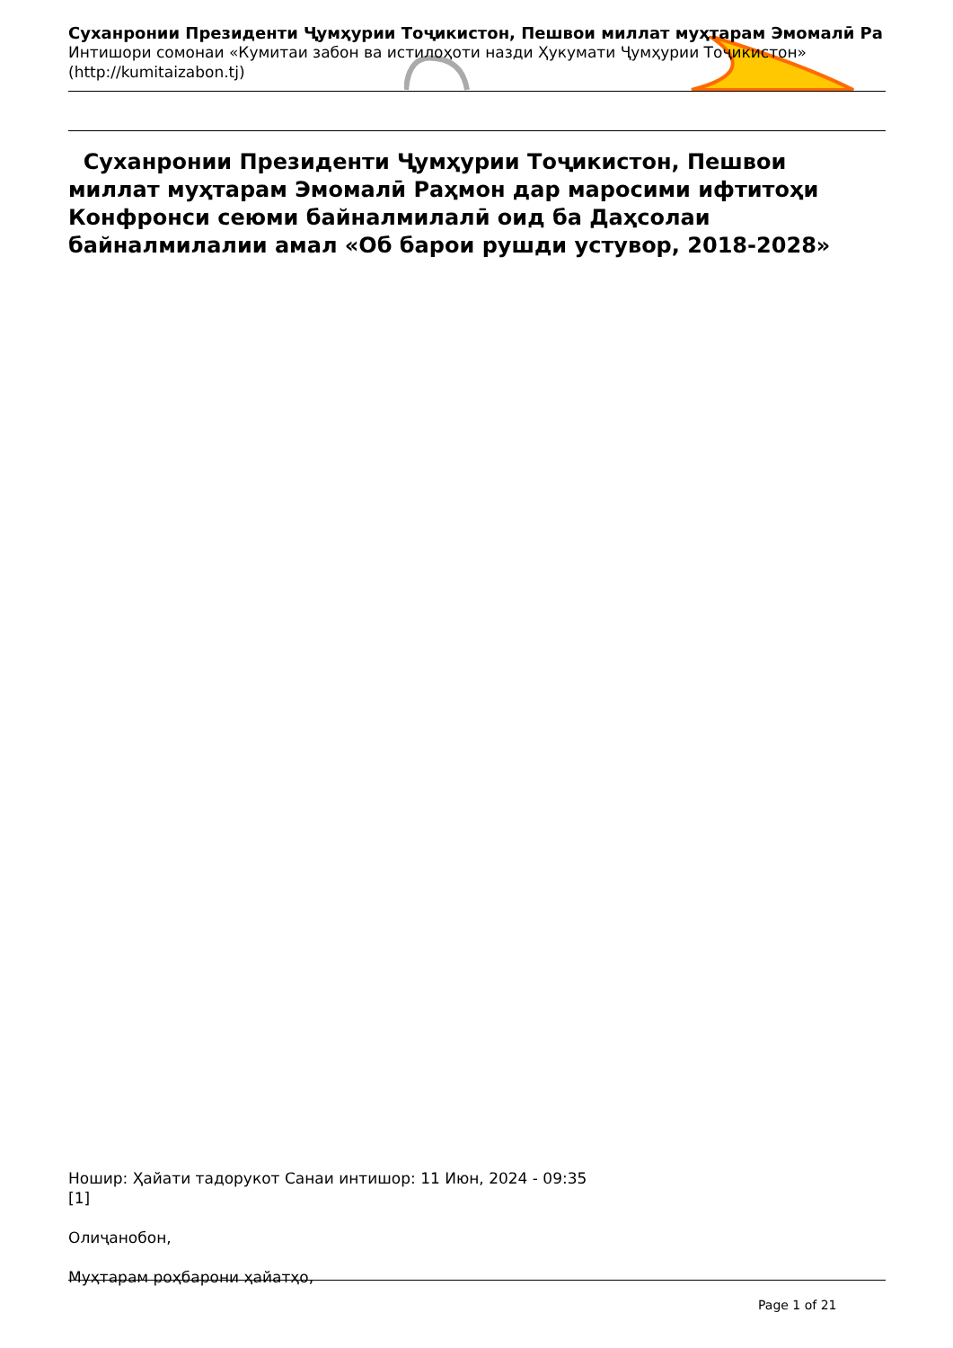Суханронии Президенти Ҷумҳурии Тоҷикистон, Пешвои миллат муҳтарам Эмомалӣ Ра
Интишори сомонаи «Кумитаи забон ва истилоҳоти назди Ҳукумати Ҷумҳурии Тоҷикистон»
(http://kumitaizabon.tj)
Суханронии Президенти Ҷумҳурии Тоҷикистон, Пешвои миллат муҳтарам Эмомалӣ Раҳмон дар маросими ифтитоҳи Конфронси сеюми байналмилалӣ оид ба Даҳсолаи байналмилалии амал «Об барои рушди устувор, 2018-2028»
Ношир: Ҳайати тадорукот Санаи интишор: 11 Июн, 2024 - 09:35
[1]
Олиҷанобон,
Муҳтарам роҳбарони ҳайатҳо,
Page 1 of 21